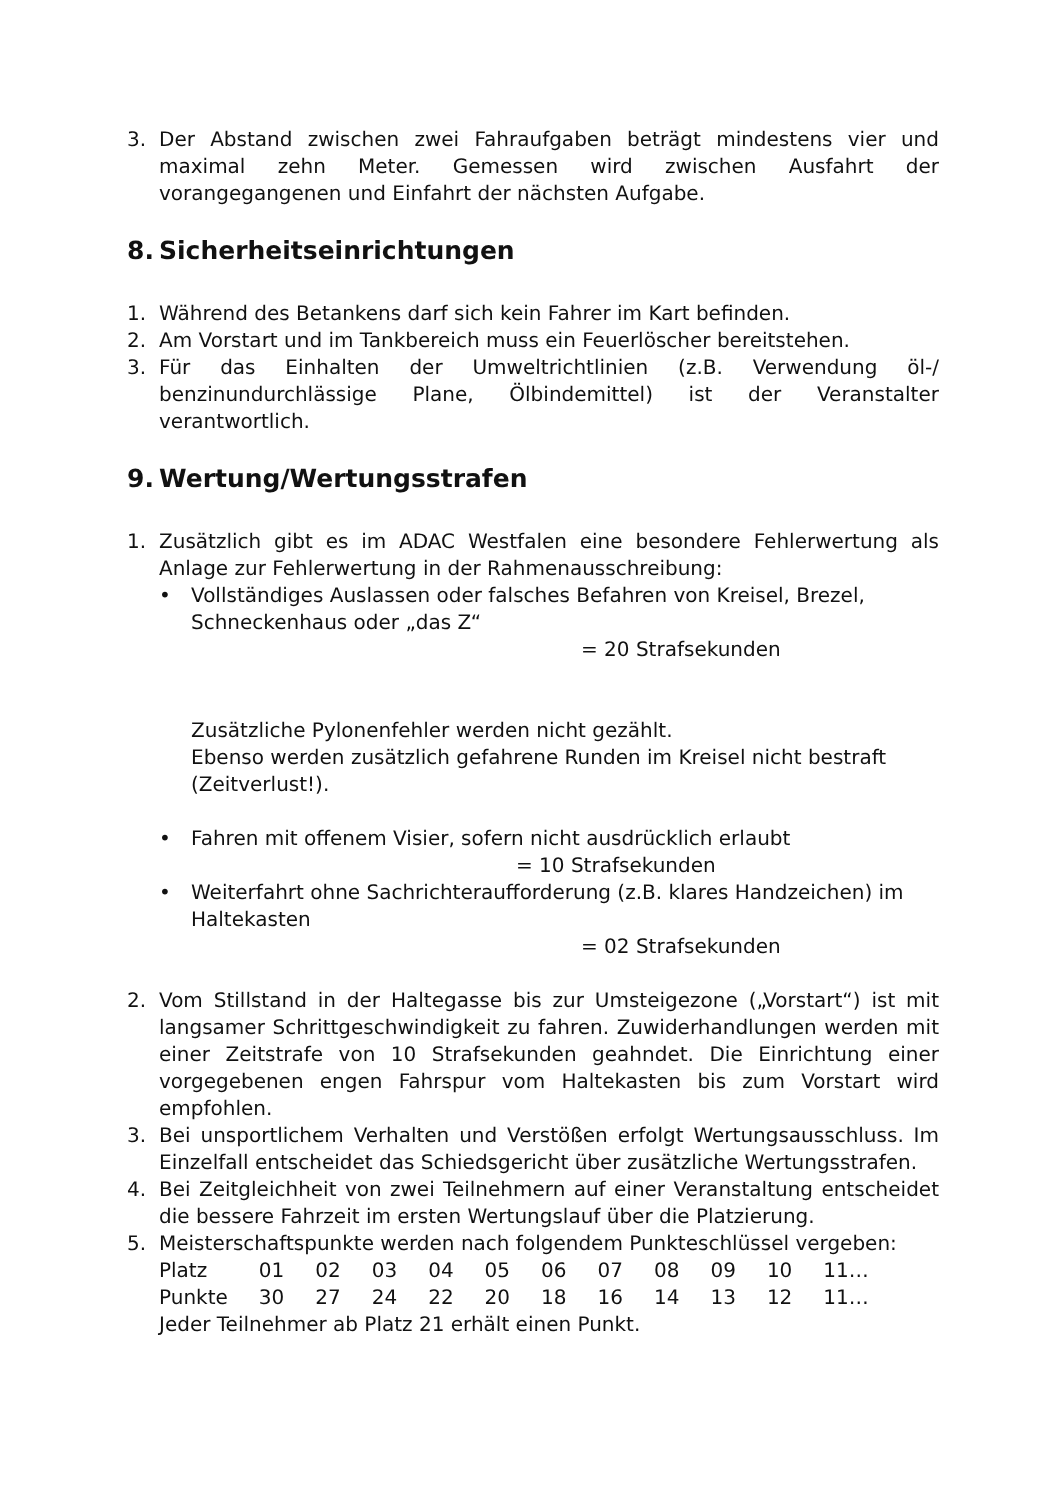3. Der Abstand zwischen zwei Fahraufgaben beträgt mindestens vier und maximal zehn Meter. Gemessen wird zwischen Ausfahrt der vorangegangenen und Einfahrt der nächsten Aufgabe.
8. Sicherheitseinrichtungen
1. Während des Betankens darf sich kein Fahrer im Kart befinden.
2. Am Vorstart und im Tankbereich muss ein Feuerlöscher bereitstehen.
3. Für das Einhalten der Umweltrichtlinien (z.B. Verwendung öl-/ benzinundurchlässige Plane, Ölbindemittel) ist der Veranstalter verantwortlich.
9. Wertung/Wertungsstrafen
1. Zusätzlich gibt es im ADAC Westfalen eine besondere Fehlerwertung als Anlage zur Fehlerwertung in der Rahmenausschreibung:
• Vollständiges Auslassen oder falsches Befahren von Kreisel, Brezel, Schneckenhaus oder „das Z“
= 20 Strafsekunden
Zusätzliche Pylonenfehler werden nicht gezählt.
Ebenso werden zusätzlich gefahrene Runden im Kreisel nicht bestraft (Zeitverlust!).
• Fahren mit offenem Visier, sofern nicht ausdrücklich erlaubt
= 10 Strafsekunden
• Weiterfahrt ohne Sachrichteraufforderung (z.B. klares Handzeichen) im Haltekasten
= 02 Strafsekunden
2. Vom Stillstand in der Haltegasse bis zur Umsteigezone („Vorstart“) ist mit langsamer Schrittgeschwindigkeit zu fahren. Zuwiderhandlungen werden mit einer Zeitstrafe von 10 Strafsekunden geahndet. Die Einrichtung einer vorgegebenen engen Fahrspur vom Haltekasten bis zum Vorstart wird empfohlen.
3. Bei unsportlichem Verhalten und Verstößen erfolgt Wertungsausschluss. Im Einzelfall entscheidet das Schiedsgericht über zusätzliche Wertungsstrafen.
4. Bei Zeitgleichheit von zwei Teilnehmern auf einer Veranstaltung entscheidet die bessere Fahrzeit im ersten Wertungslauf über die Platzierung.
5. Meisterschaftspunkte werden nach folgendem Punkteschlüssel vergeben:
| Platz | 01 | 02 | 03 | 04 | 05 | 06 | 07 | 08 | 09 | 10 | 11… |
| Punkte | 30 | 27 | 24 | 22 | 20 | 18 | 16 | 14 | 13 | 12 | 11… |
Jeder Teilnehmer ab Platz 21 erhält einen Punkt.